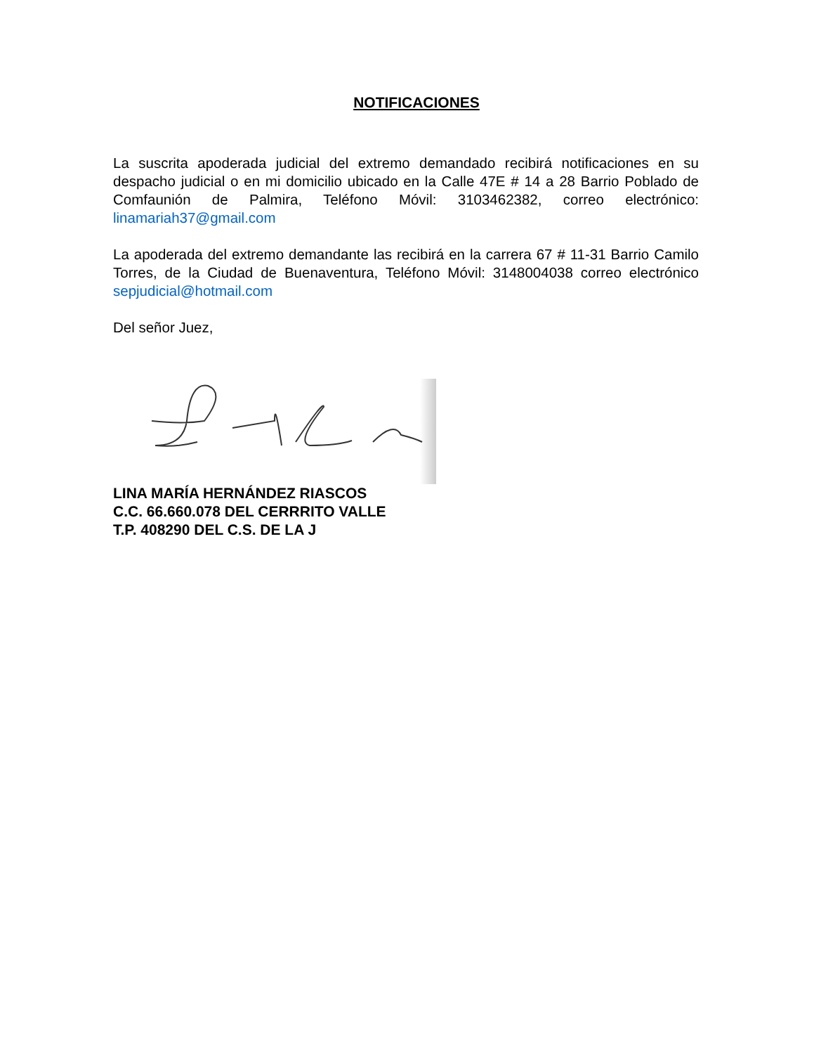NOTIFICACIONES
La suscrita apoderada judicial del extremo demandado recibirá notificaciones en su despacho judicial o en mi domicilio ubicado en la Calle 47E # 14 a 28 Barrio Poblado de Comfaunión de Palmira, Teléfono Móvil: 3103462382, correo electrónico: linamariah37@gmail.com
La apoderada del extremo demandante las recibirá en la carrera 67 # 11-31 Barrio Camilo Torres, de la Ciudad de Buenaventura, Teléfono Móvil: 3148004038 correo electrónico sepjudicial@hotmail.com
Del señor Juez,
LINA MARÍA HERNÁNDEZ RIASCOS
C.C. 66.660.078 DEL CERRRITO VALLE
T.P. 408290 DEL C.S. DE LA J